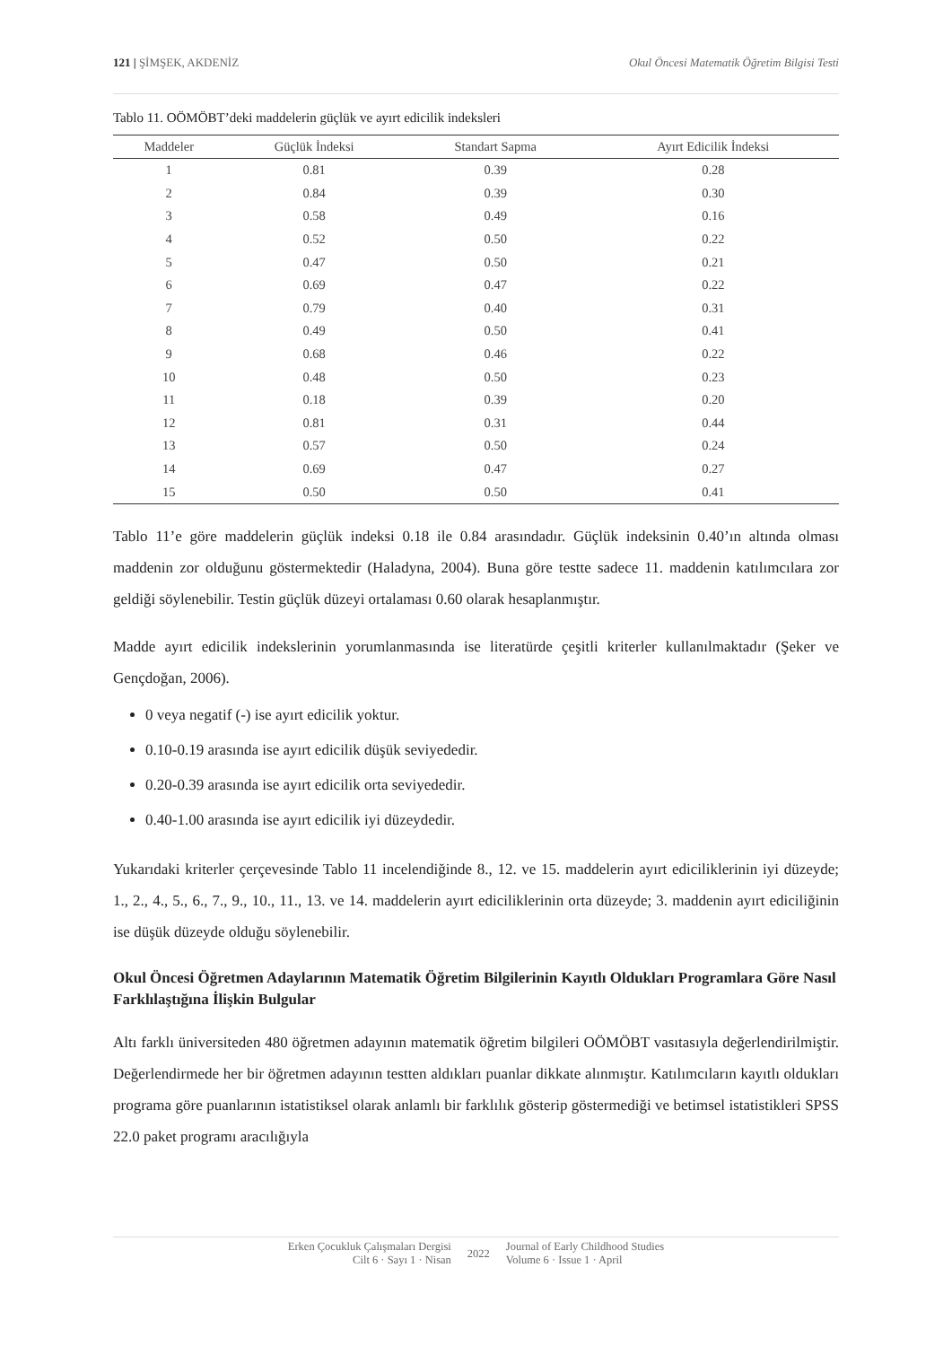121 | ŞİMŞEK, AKDENİZ Okul Öncesi Matematik Öğretim Bilgisi Testi
Tablo 11. OÖMÖBT’deki maddelerin güçlük ve ayırt edicilik indeksleri
| Maddeler | Güçlük İndeksi | Standart Sapma | Ayırt Edicilik İndeksi |
| --- | --- | --- | --- |
| 1 | 0.81 | 0.39 | 0.28 |
| 2 | 0.84 | 0.39 | 0.30 |
| 3 | 0.58 | 0.49 | 0.16 |
| 4 | 0.52 | 0.50 | 0.22 |
| 5 | 0.47 | 0.50 | 0.21 |
| 6 | 0.69 | 0.47 | 0.22 |
| 7 | 0.79 | 0.40 | 0.31 |
| 8 | 0.49 | 0.50 | 0.41 |
| 9 | 0.68 | 0.46 | 0.22 |
| 10 | 0.48 | 0.50 | 0.23 |
| 11 | 0.18 | 0.39 | 0.20 |
| 12 | 0.81 | 0.31 | 0.44 |
| 13 | 0.57 | 0.50 | 0.24 |
| 14 | 0.69 | 0.47 | 0.27 |
| 15 | 0.50 | 0.50 | 0.41 |
Tablo 11’e göre maddelerin güçlük indeksi 0.18 ile 0.84 arasındadır. Güçlük indeksinin 0.40’ın altında olması maddenin zor olduğunu göstermektedir (Haladyna, 2004). Buna göre testte sadece 11. maddenin katılımcılara zor geldiği söylenebilir. Testin güçlük düzeyi ortalaması 0.60 olarak hesaplanmıştır.
Madde ayırt edicilik indekslerinin yorumlanmasında ise literatürde çeşitli kriterler kullanılmaktadır (Şeker ve Gençdoğan, 2006).
0 veya negatif (-) ise ayırt edicilik yoktur.
0.10-0.19 arasında ise ayırt edicilik düşük seviyededir.
0.20-0.39 arasında ise ayırt edicilik orta seviyededir.
0.40-1.00 arasında ise ayırt edicilik iyi düzeydedir.
Yukarıdaki kriterler çerçevesinde Tablo 11 incelendiğinde 8., 12. ve 15. maddelerin ayırt ediciliklerinin iyi düzeyde; 1., 2., 4., 5., 6., 7., 9., 10., 11., 13. ve 14. maddelerin ayırt ediciliklerinin orta düzeyde; 3. maddenin ayırt ediciliğinin ise düşük düzeyde olduğu söylenebilir.
Okul Öncesi Öğretmen Adaylarının Matematik Öğretim Bilgilerinin Kayıtlı Oldukları Programlara Göre Nasıl Farklılaştığına İlişkin Bulgular
Altı farklı üniversiteden 480 öğretmen adayının matematik öğretim bilgileri OÖMÖBT vasıtasıyla değerlendirilmiştir. Değerlendirmede her bir öğretmen adayının testten aldıkları puanlar dikkate alınmıştır. Katılımcıların kayıtlı oldukları programa göre puanlarının istatistiksel olarak anlamlı bir farklılık gösterip göstermediği ve betimsel istatistikleri SPSS 22.0 paket programı aracılığıyla
Erken Çocukluk Çalışmaları Dergisi
Cilt 6 · Sayı 1 · Nisan
2022
Journal of Early Childhood Studies
Volume 6 · Issue 1 · April